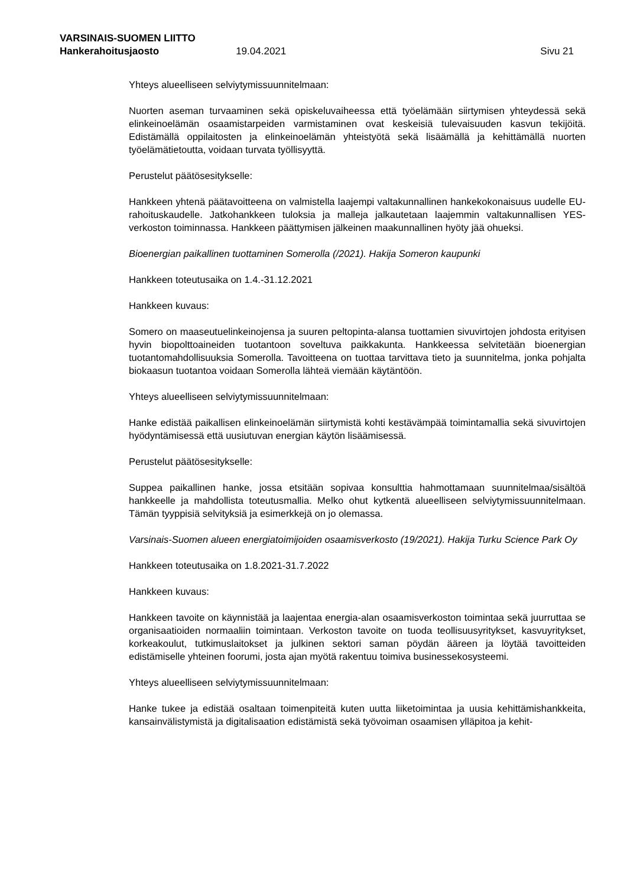VARSINAIS-SUOMEN LIITTO
Hankerahoitusjaosto 19.04.2021 Sivu 21
Yhteys alueelliseen selviytymissuunnitelmaan:
Nuorten aseman turvaaminen sekä opiskeluvaiheessa että työelämään siirtymisen yhteydessä sekä elinkeinoelämän osaamistarpeiden varmistaminen ovat keskeisiä tulevaisuuden kasvun tekijöitä. Edistämällä oppilaitosten ja elinkeinoelämän yhteistyötä sekä lisäämällä ja kehittämällä nuorten työelämätietoutta, voidaan turvata työllisyyttä.
Perustelut päätösesitykselle:
Hankkeen yhtenä päätavoitteena on valmistella laajempi valtakunnallinen hankekokonaisuus uudelle EU-rahoituskaudelle. Jatkohankkeen tuloksia ja malleja jalkautetaan laajemmin valtakunnallisen YES-verkoston toiminnassa. Hankkeen päättymisen jälkeinen maakunnallinen hyöty jää ohueksi.
Bioenergian paikallinen tuottaminen Somerolla (/2021). Hakija Someron kaupunki
Hankkeen toteutusaika on 1.4.-31.12.2021
Hankkeen kuvaus:
Somero on maaseutuelinkeinojensa ja suuren peltopinta-alansa tuottamien sivuvirtojen johdosta erityisen hyvin biopolttoaineiden tuotantoon soveltuva paikkakunta. Hankkeessa selvitetään bioenergian tuotantomahdollisuuksia Somerolla. Tavoitteena on tuottaa tarvittava tieto ja suunnitelma, jonka pohjalta biokaasun tuotantoa voidaan Somerolla lähteä viemään käytäntöön.
Yhteys alueelliseen selviytymissuunnitelmaan:
Hanke edistää paikallisen elinkeinoelämän siirtymistä kohti kestävämpää toimintamallia sekä sivuvirtojen hyödyntämisessä että uusiutuvan energian käytön lisäämisessä.
Perustelut päätösesitykselle:
Suppea paikallinen hanke, jossa etsitään sopivaa konsulttia hahmottamaan suunnitelmaa/sisältöä hankkeelle ja mahdollista toteutusmallia. Melko ohut kytkentä alueelliseen selviytymissuunnitelmaan. Tämän tyyppisiä selvityksiä ja esimerkkejä on jo olemassa.
Varsinais-Suomen alueen energiatoimijoiden osaamisverkosto (19/2021). Hakija Turku Science Park Oy
Hankkeen toteutusaika on 1.8.2021-31.7.2022
Hankkeen kuvaus:
Hankkeen tavoite on käynnistää ja laajentaa energia-alan osaamisverkoston toimintaa sekä juurruttaa se organisaatioiden normaaliin toimintaan. Verkoston tavoite on tuoda teollisuusyritykset, kasvuyritykset, korkeakoulut, tutkimuslaitokset ja julkinen sektori saman pöydän ääreen ja löytää tavoitteiden edistämiselle yhteinen foorumi, josta ajan myötä rakentuu toimiva businessekosysteemi.
Yhteys alueelliseen selviytymissuunnitelmaan:
Hanke tukee ja edistää osaltaan toimenpiteitä kuten uutta liiketoimintaa ja uusia kehittämishankkeita, kansainvälistymistä ja digitalisaation edistämistä sekä työvoiman osaamisen ylläpitoa ja kehit-